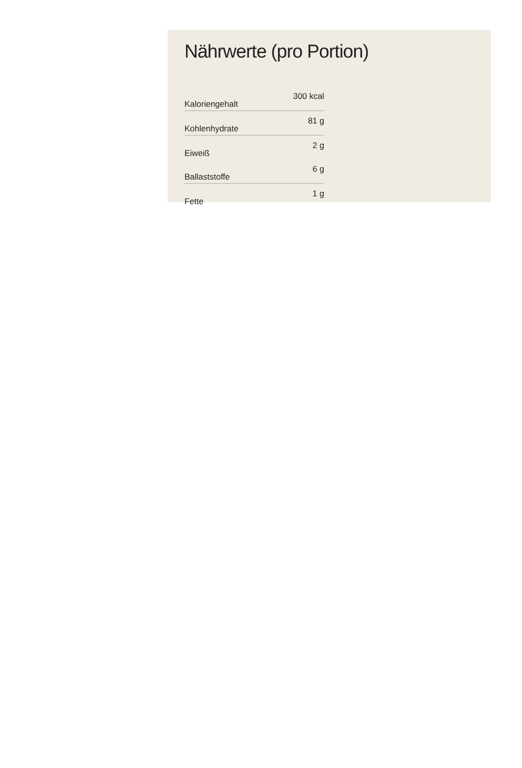Nährwerte (pro Portion)
| Kaloriengehalt | 300 kcal |
| Kohlenhydrate | 81 g |
| Eiweiß | 2 g |
| Ballaststoffe | 6 g |
| Fette | 1 g |